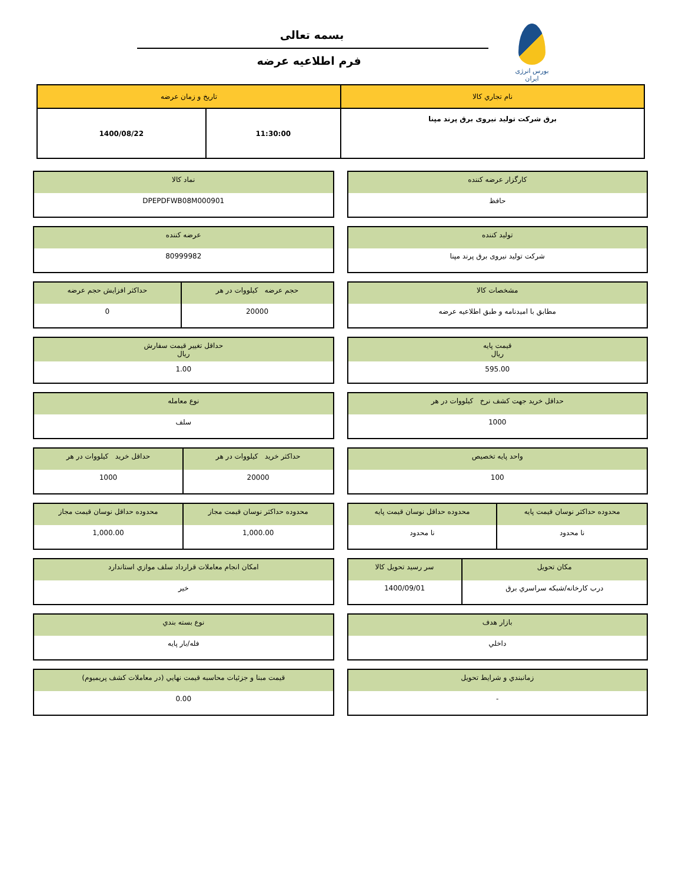بورس انرژی ایران
بسمه تعالی
فرم اطلاعیه عرضه
| نام تجاري کالا | تاريخ و زمان عرضه | |
| برق شرکت تولید نیروی برق پرند مپنا | 11:30:00 | 1400/08/22 |
| کارگزار عرضه کننده |
| حافظ |
| نماد کالا |
| DPEPDFWB08M000901 |
| تولید کننده |
| شرکت تولید نیروی برق پرند مپنا |
| عرضه کننده |
| 80999982 |
| مشخصات کالا |
| مطابق با امیدنامه و طبق اطلاعیه عرضه |
| حجم عرضه کیلووات در هر | حداکثر افزایش حجم عرضه |
| 20000 | 0 |
| قیمت پایه ریال |
| 595.00 |
| حداقل تغيير قيمت سفارش ريال |
| 1.00 |
| حداقل خرید جهت کشف نرخ کیلووات در هر |
| 1000 |
| نوع معامله |
| سلف |
| واحد پایه تخصیص |
| 100 |
| حداکثر خرید کیلووات در هر | حداقل خرید کیلووات در هر |
| 20000 | 1000 |
| محدوده حداکثر نوسان قیمت پایه | محدوده حداقل نوسان قیمت پایه |
| نا محدود | نا محدود |
| محدوده حداکثر نوسان قیمت مجاز | محدوده حداقل نوسان قیمت مجاز |
| 1,000.00 | 1,000.00 |
| مکان تحویل | سر رسید تحویل کالا |
| درب کارخانه/شبکه سراسري برق | 1400/09/01 |
| امکان انجام معاملات قرارداد سلف موازي استاندارد |
| خیر |
| بازار هدف |
| داخلي |
| نوع بسته بندي |
| فله/بار پایه |
| زمانبندي و شرايط تحويل |
| - |
| قيمت مبنا و جزئيات محاسبه قيمت نهايي (در معاملات کشف پريميوم) |
| 0.00 |